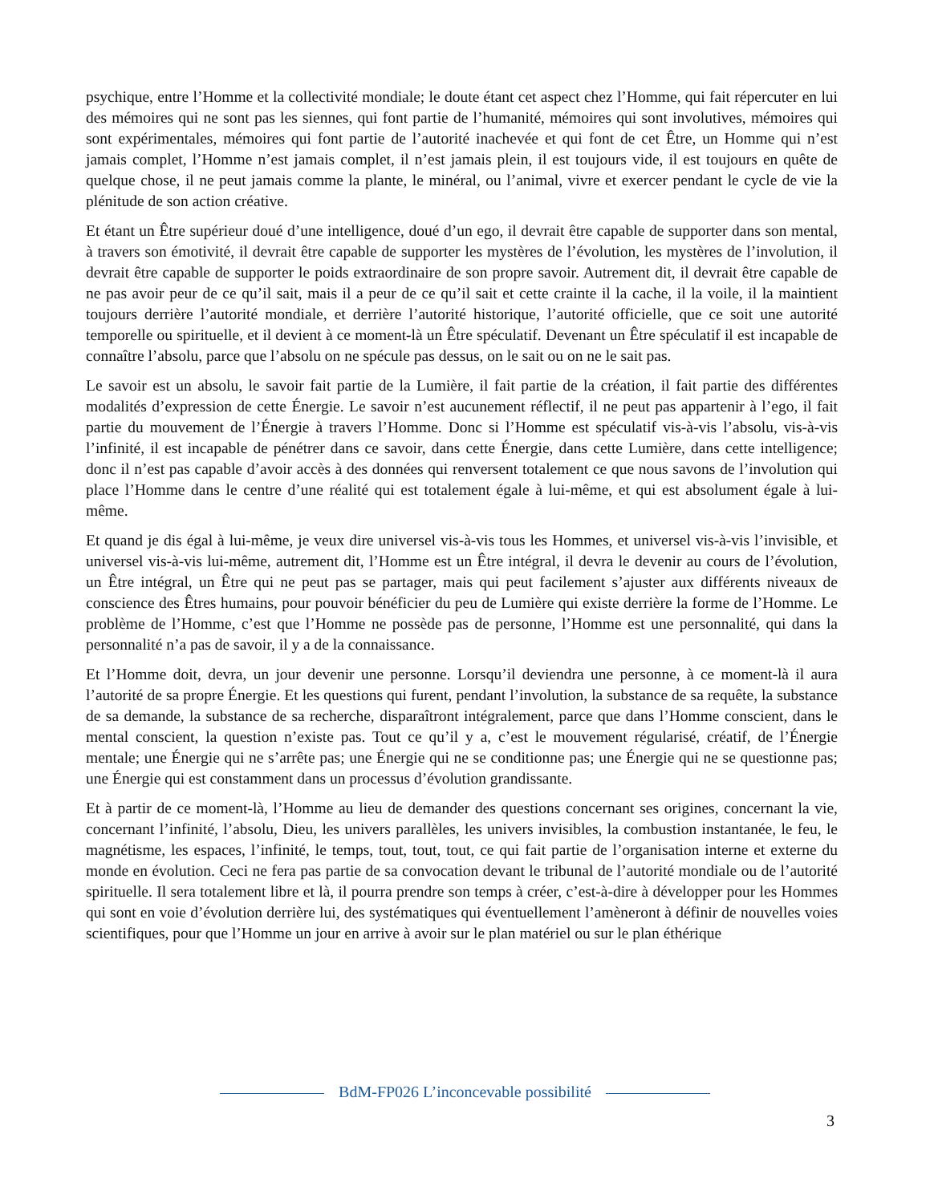psychique, entre l’Homme et la collectivité mondiale; le doute étant cet aspect chez l’Homme, qui fait répercuter en lui des mémoires qui ne sont pas les siennes, qui font partie de l’humanité, mémoires qui sont involutives, mémoires qui sont expérimentales, mémoires qui font partie de l’autorité inachevée et qui font de cet Être, un Homme qui n’est jamais complet, l’Homme n’est jamais complet, il n’est jamais plein, il est toujours vide, il est toujours en quête de quelque chose, il ne peut jamais comme la plante, le minéral, ou l’animal, vivre et exercer pendant le cycle de vie la plénitude de son action créative.
Et étant un Être supérieur doué d’une intelligence, doué d’un ego, il devrait être capable de supporter dans son mental, à travers son émotivité, il devrait être capable de supporter les mystères de l’évolution, les mystères de l’involution, il devrait être capable de supporter le poids extraordinaire de son propre savoir. Autrement dit, il devrait être capable de ne pas avoir peur de ce qu’il sait, mais il a peur de ce qu’il sait et cette crainte il la cache, il la voile, il la maintient toujours derrière l’autorité mondiale, et derrière l’autorité historique, l’autorité officielle, que ce soit une autorité temporelle ou spirituelle, et il devient à ce moment-là un Être spéculatif. Devenant un Être spéculatif il est incapable de connaître l’absolu, parce que l’absolu on ne spécule pas dessus, on le sait ou on ne le sait pas.
Le savoir est un absolu, le savoir fait partie de la Lumière, il fait partie de la création, il fait partie des différentes modalités d’expression de cette Énergie. Le savoir n’est aucunement réflectif, il ne peut pas appartenir à l’ego, il fait partie du mouvement de l’Énergie à travers l’Homme. Donc si l’Homme est spéculatif vis-à-vis l’absolu, vis-à-vis l’infinité, il est incapable de pénétrer dans ce savoir, dans cette Énergie, dans cette Lumière, dans cette intelligence; donc il n’est pas capable d’avoir accès à des données qui renversent totalement ce que nous savons de l’involution qui place l’Homme dans le centre d’une réalité qui est totalement égale à lui-même, et qui est absolument égale à lui-même.
Et quand je dis égal à lui-même, je veux dire universel vis-à-vis tous les Hommes, et universel vis-à-vis l’invisible, et universel vis-à-vis lui-même, autrement dit, l’Homme est un Être intégral, il devra le devenir au cours de l’évolution, un Être intégral, un Être qui ne peut pas se partager, mais qui peut facilement s’ajuster aux différents niveaux de conscience des Êtres humains, pour pouvoir bénéficier du peu de Lumière qui existe derrière la forme de l’Homme. Le problème de l’Homme, c’est que l’Homme ne possède pas de personne, l’Homme est une personnalité, qui dans la personnalité n’a pas de savoir, il y a de la connaissance.
Et l’Homme doit, devra, un jour devenir une personne. Lorsqu’il deviendra une personne, à ce moment-là il aura l’autorité de sa propre Énergie. Et les questions qui furent, pendant l’involution, la substance de sa requête, la substance de sa demande, la substance de sa recherche, disparaîtront intégralement, parce que dans l’Homme conscient, dans le mental conscient, la question n’existe pas. Tout ce qu’il y a, c’est le mouvement régularisé, créatif, de l’Énergie mentale; une Énergie qui ne s’arrête pas; une Énergie qui ne se conditionne pas; une Énergie qui ne se questionne pas; une Énergie qui est constamment dans un processus d’évolution grandissante.
Et à partir de ce moment-là, l’Homme au lieu de demander des questions concernant ses origines, concernant la vie, concernant l’infinité, l’absolu, Dieu, les univers parallèles, les univers invisibles, la combustion instantanée, le feu, le magnétisme, les espaces, l’infinité, le temps, tout, tout, tout, ce qui fait partie de l’organisation interne et externe du monde en évolution. Ceci ne fera pas partie de sa convocation devant le tribunal de l’autorité mondiale ou de l’autorité spirituelle. Il sera totalement libre et là, il pourra prendre son temps à créer, c’est-à-dire à développer pour les Hommes qui sont en voie d’évolution derrière lui, des systématiques qui éventuellement l’amèneront à définir de nouvelles voies scientifiques, pour que l’Homme un jour en arrive à avoir sur le plan matériel ou sur le plan éthérique
BdM-FP026 L’inconcevable possibilité
3